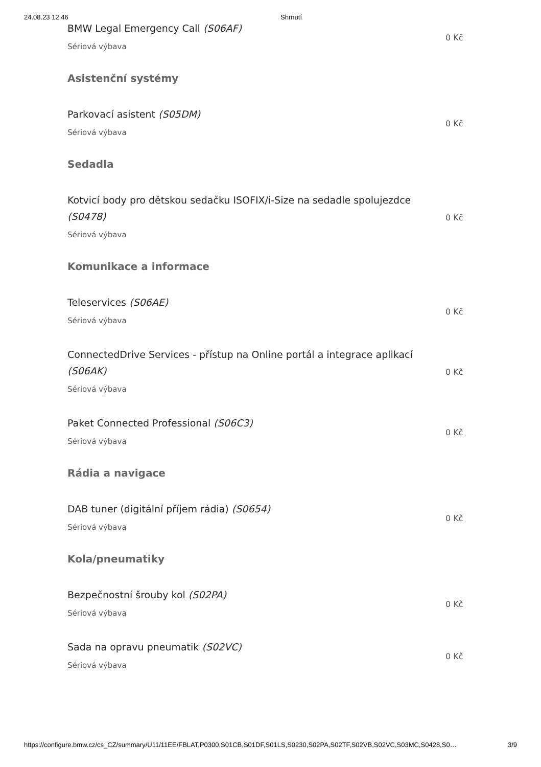24.08.23 12:46 Shrnutí
BMW Legal Emergency Call (S06AF)
Sériová výbava
0 Kč
Asistenční systémy
Parkovací asistent (S05DM)
Sériová výbava
0 Kč
Sedadla
Kotvicí body pro dětskou sedačku ISOFIX/i-Size na sedadle spolujezdce (S0478)
Sériová výbava
0 Kč
Komunikace a informace
Teleservices (S06AE)
Sériová výbava
0 Kč
ConnectedDrive Services - přístup na Online portál a integrace aplikací (S06AK)
Sériová výbava
0 Kč
Paket Connected Professional (S06C3)
Sériová výbava
0 Kč
Rádia a navigace
DAB tuner (digitální příjem rádia) (S0654)
Sériová výbava
0 Kč
Kola/pneumatiky
Bezpečnostní šrouby kol (S02PA)
Sériová výbava
0 Kč
Sada na opravu pneumatik (S02VC)
Sériová výbava
0 Kč
https://configure.bmw.cz/cs_CZ/summary/U11/11EE/FBLAT,P0300,S01CB,S01DF,S01LS,S0230,S02PA,S02TF,S02VB,S02VC,S03MC,S0428,S0… 3/9